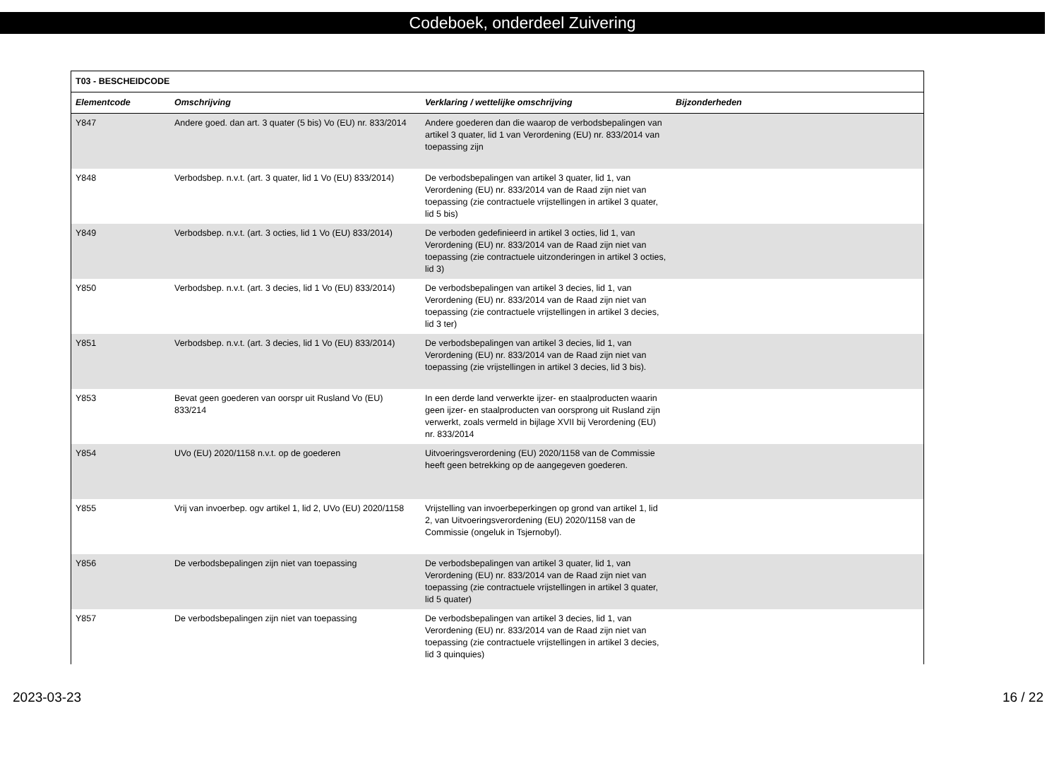Codeboek, onderdeel Zuivering
| T03 - BESCHEIDCODE | | | |
| --- | --- | --- | --- |
| Elementcode | Omschrijving | Verklaring / wettelijke omschrijving | Bijzonderheden |
| Y847 | Andere goed. dan art. 3 quater (5 bis) Vo (EU) nr. 833/2014 | Andere goederen dan die waarop de verbodsbepalingen van artikel 3 quater, lid 1 van Verordening (EU) nr. 833/2014 van toepassing zijn | |
| Y848 | Verbodsbep. n.v.t. (art. 3 quater, lid 1 Vo (EU) 833/2014) | De verbodsbepalingen van artikel 3 quater, lid 1, van Verordening (EU) nr. 833/2014 van de Raad zijn niet van toepassing (zie contractuele vrijstellingen in artikel 3 quater, lid 5 bis) | |
| Y849 | Verbodsbep. n.v.t. (art. 3 octies, lid 1 Vo (EU) 833/2014) | De verboden gedefinieerd in artikel 3 octies, lid 1, van Verordening (EU) nr. 833/2014 van de Raad zijn niet van toepassing (zie contractuele uitzonderingen in artikel 3 octies, lid 3) | |
| Y850 | Verbodsbep. n.v.t. (art. 3 decies, lid 1 Vo (EU) 833/2014) | De verbodsbepalingen van artikel 3 decies, lid 1, van Verordening (EU) nr. 833/2014 van de Raad zijn niet van toepassing (zie contractuele vrijstellingen in artikel 3 decies, lid 3 ter) | |
| Y851 | Verbodsbep. n.v.t. (art. 3 decies, lid 1 Vo (EU) 833/2014) | De verbodsbepalingen van artikel 3 decies, lid 1, van Verordening (EU) nr. 833/2014 van de Raad zijn niet van toepassing (zie vrijstellingen in artikel 3 decies, lid 3 bis). | |
| Y853 | Bevat geen goederen van oorspr uit Rusland Vo (EU) 833/214 | In een derde land verwerkte ijzer- en staalproducten waarin geen ijzer- en staalproducten van oorsprong uit Rusland zijn verwerkt, zoals vermeld in bijlage XVII bij Verordening (EU) nr. 833/2014 | |
| Y854 | UVo (EU) 2020/1158 n.v.t. op de goederen | Uitvoeringsverordening (EU) 2020/1158 van de Commissie heeft geen betrekking op de aangegeven goederen. | |
| Y855 | Vrij van invoerbep. ogv artikel 1, lid 2, UVo (EU) 2020/1158 | Vrijstelling van invoerbeperkingen op grond van artikel 1, lid 2, van Uitvoeringsverordening (EU) 2020/1158 van de Commissie (ongeluk in Tsjernobyl). | |
| Y856 | De verbodsbepalingen zijn niet van toepassing | De verbodsbepalingen van artikel 3 quater, lid 1, van Verordening (EU) nr. 833/2014 van de Raad zijn niet van toepassing (zie contractuele vrijstellingen in artikel 3 quater, lid 5 quater) | |
| Y857 | De verbodsbepalingen zijn niet van toepassing | De verbodsbepalingen van artikel 3 decies, lid 1, van Verordening (EU) nr. 833/2014 van de Raad zijn niet van toepassing (zie contractuele vrijstellingen in artikel 3 decies, lid 3 quinquies) | |
2023-03-23 16 / 22